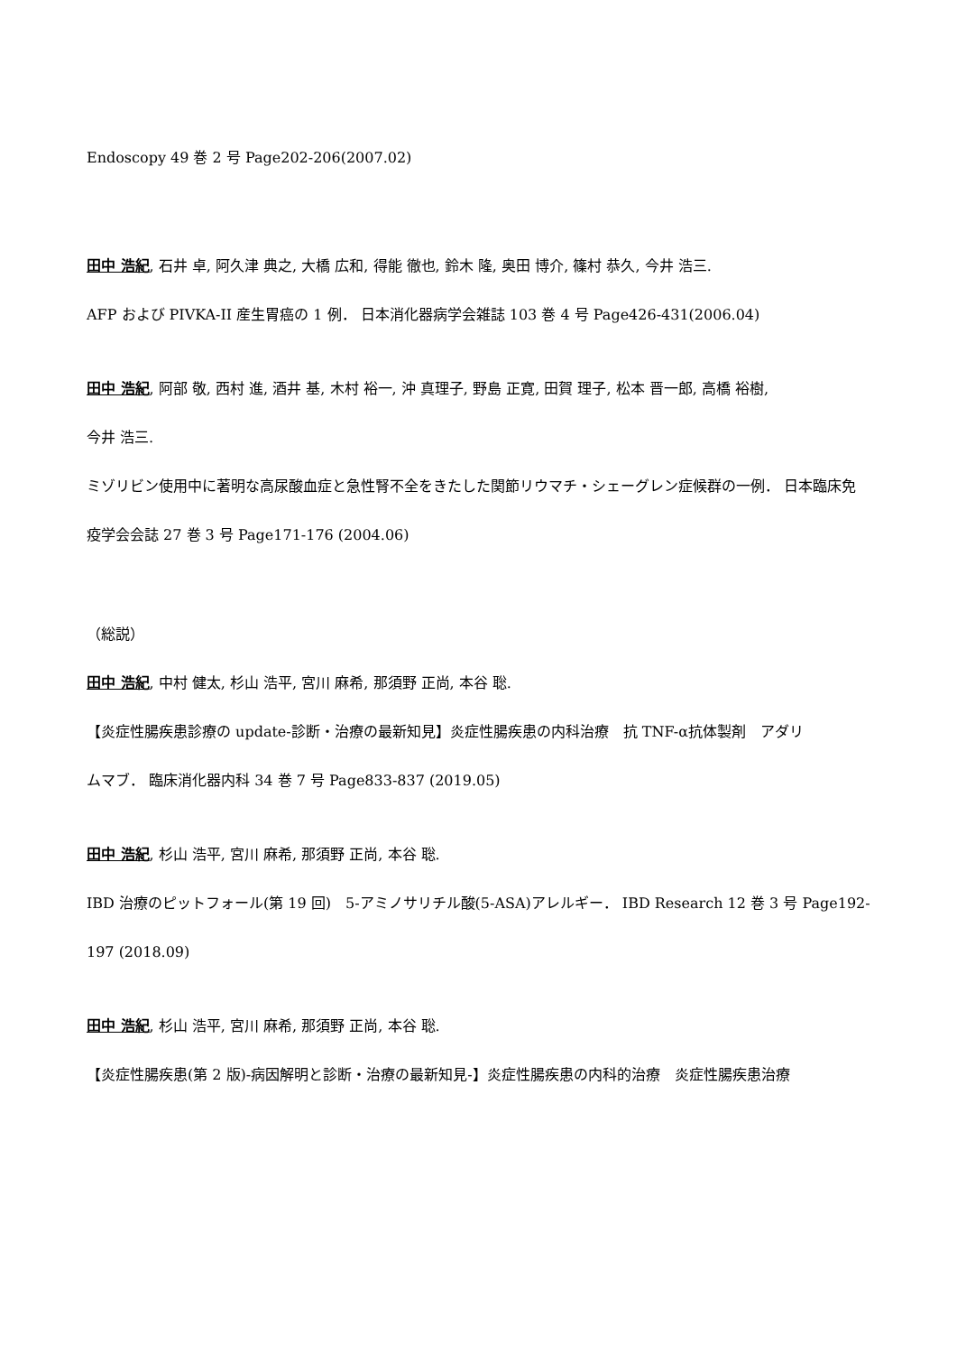Endoscopy 49 巻 2 号 Page202-206(2007.02)
田中 浩紀, 石井 卓, 阿久津 典之, 大橋 広和, 得能 徹也, 鈴木 隆, 奥田 博介, 篠村 恭久, 今井 浩三.
AFP および PIVKA-II 産生胃癌の 1 例． 日本消化器病学会雑誌 103 巻 4 号 Page426-431(2006.04)
田中 浩紀, 阿部 敬, 西村 進, 酒井 基, 木村 裕一, 沖 真理子, 野島 正寛, 田賀 理子, 松本 晋一郎, 高橋 裕樹,
今井 浩三.
ミゾリビン使用中に著明な高尿酸血症と急性腎不全をきたした関節リウマチ・シェーグレン症候群の一例． 日本臨床免
疫学会会誌 27 巻 3 号 Page171-176 (2004.06)
（総説）
田中 浩紀, 中村 健太, 杉山 浩平, 宮川 麻希, 那須野 正尚, 本谷 聡.
【炎症性腸疾患診療の update-診断・治療の最新知見】炎症性腸疾患の内科治療　抗 TNF-α抗体製剤　アダリ
ムマブ． 臨床消化器内科 34 巻 7 号 Page833-837 (2019.05)
田中 浩紀, 杉山 浩平, 宮川 麻希, 那須野 正尚, 本谷 聡.
IBD 治療のピットフォール(第 19 回)　5-アミノサリチル酸(5-ASA)アレルギー． IBD Research 12 巻 3 号 Page192-
197 (2018.09)
田中 浩紀, 杉山 浩平, 宮川 麻希, 那須野 正尚, 本谷 聡.
【炎症性腸疾患(第 2 版)-病因解明と診断・治療の最新知見-】炎症性腸疾患の内科的治療　炎症性腸疾患治療